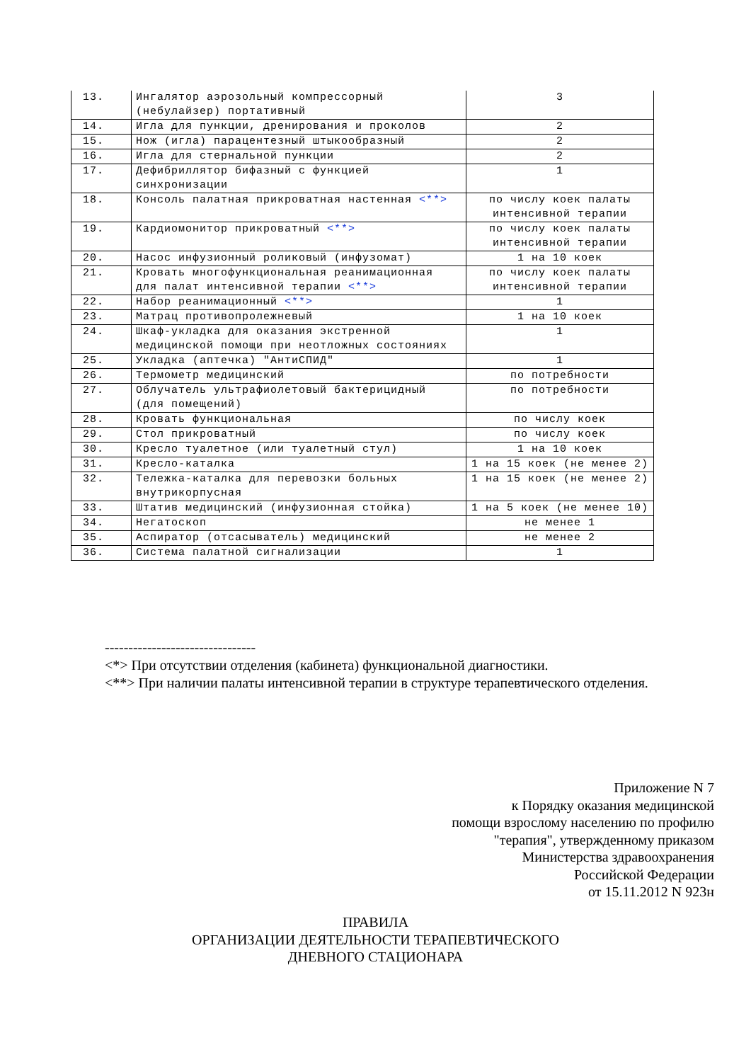| 13. | Ингалятор аэрозольный компрессорный (небулайзер) портативный | 3 |
| 14. | Игла для пункции, дренирования и проколов | 2 |
| 15. | Нож (игла) парацентезный штыкообразный | 2 |
| 16. | Игла для стернальной пункции | 2 |
| 17. | Дефибриллятор бифазный с функцией синхронизации | 1 |
| 18. | Консоль палатная прикроватная настенная <**> | по числу коек палаты интенсивной терапии |
| 19. | Кардиомонитор прикроватный <**> | по числу коек палаты интенсивной терапии |
| 20. | Насос инфузионный роликовый (инфузомат) | 1 на 10 коек |
| 21. | Кровать многофункциональная реанимационная для палат интенсивной терапии <**> | по числу коек палаты интенсивной терапии |
| 22. | Набор реанимационный <**> | 1 |
| 23. | Матрац противопролежневый | 1 на 10 коек |
| 24. | Шкаф-укладка для оказания экстренной медицинской помощи при неотложных состояниях | 1 |
| 25. | Укладка (аптечка) "АнтиСПИД" | 1 |
| 26. | Термометр медицинский | по потребности |
| 27. | Облучатель ультрафиолетовый бактерицидный (для помещений) | по потребности |
| 28. | Кровать функциональная | по числу коек |
| 29. | Стол прикроватный | по числу коек |
| 30. | Кресло туалетное (или туалетный стул) | 1 на 10 коек |
| 31. | Кресло-каталка | 1 на 15 коек (не менее 2) |
| 32. | Тележка-каталка для перевозки больных внутрикорпусная | 1 на 15 коек (не менее 2) |
| 33. | Штатив медицинский (инфузионная стойка) | 1 на 5 коек (не менее 10) |
| 34. | Негатоскоп | не менее 1 |
| 35. | Аспиратор (отсасыватель) медицинский | не менее 2 |
| 36. | Система палатной сигнализации | 1 |
--------------------------------
<*> При отсутствии отделения (кабинета) функциональной диагностики.
<**> При наличии палаты интенсивной терапии в структуре терапевтического отделения.
Приложение N 7
к Порядку оказания медицинской
помощи взрослому населению по профилю
"терапия", утвержденному приказом
Министерства здравоохранения
Российской Федерации
от 15.11.2012 N 923н
ПРАВИЛА
ОРГАНИЗАЦИИ ДЕЯТЕЛЬНОСТИ ТЕРАПЕВТИЧЕСКОГО
ДНЕВНОГО СТАЦИОНАРА